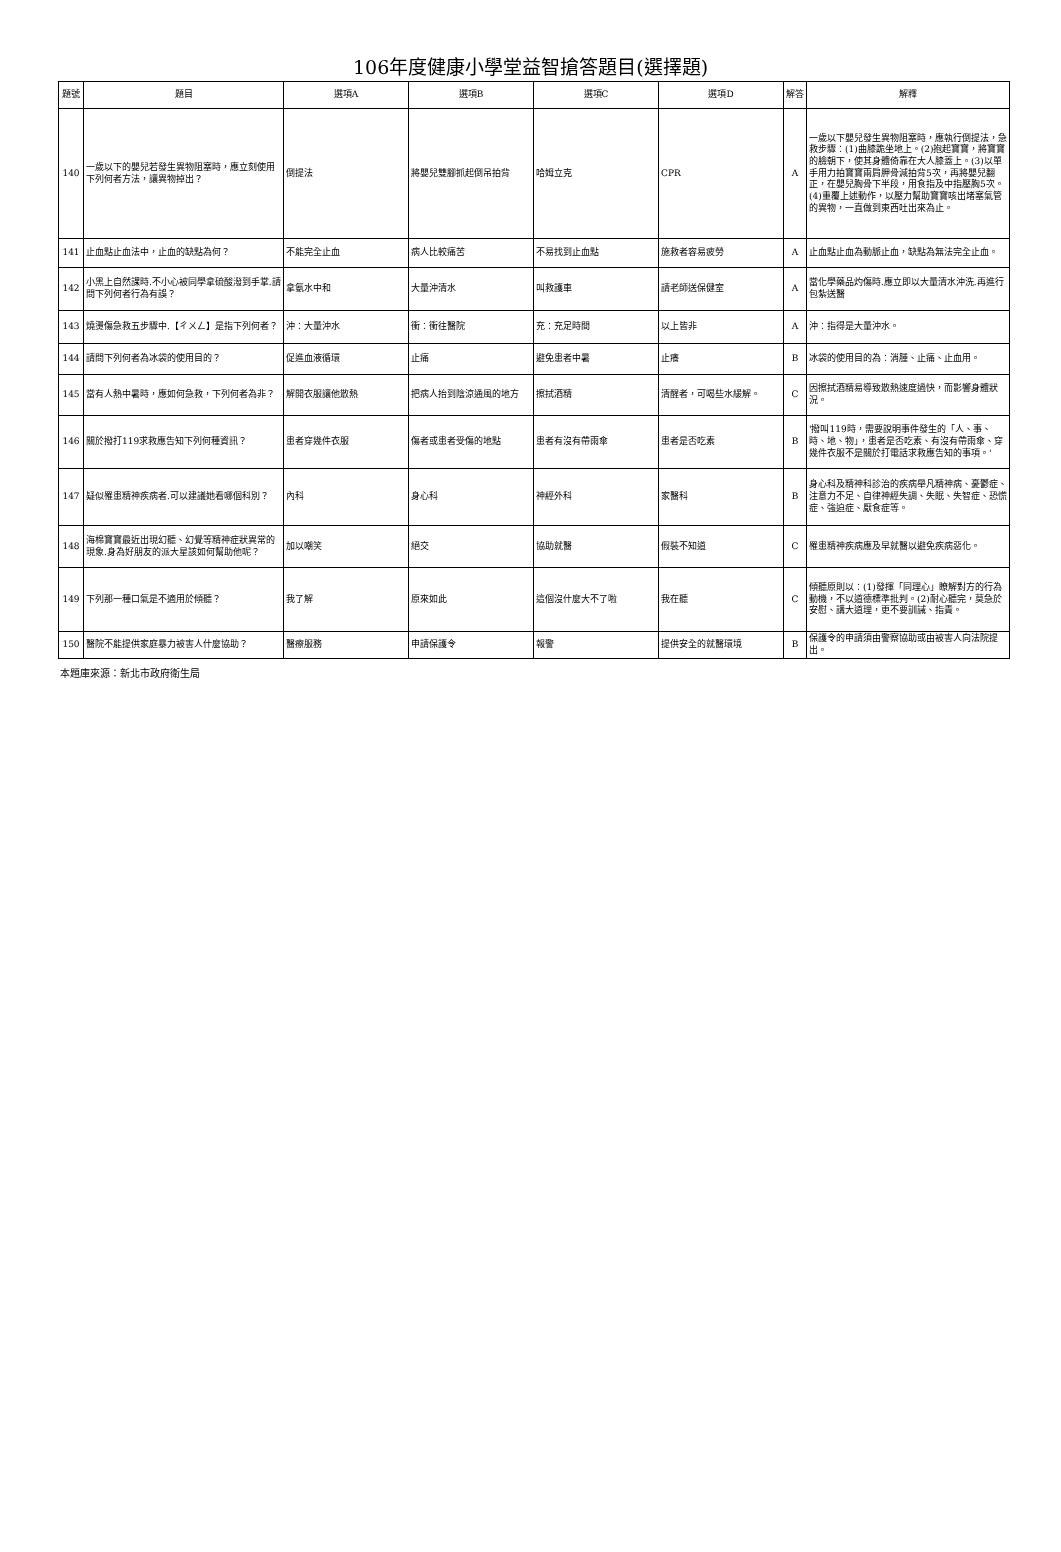106年度健康小學堂益智搶答題目(選擇題)
| 題號 | 題目 | 選項A | 選項B | 選項C | 選項D | 解答 | 解釋 |
| --- | --- | --- | --- | --- | --- | --- | --- |
| 140 | 一歲以下的嬰兒若發生異物阻塞時，應立刻使用下列何者方法，讓異物掉出？ | 倒提法 | 將嬰兒雙腳抓起倒吊拍背 | 哈姆立克 | CPR | A | 一歲以下嬰兒發生異物阻塞時，應執行倒提法，急救步驟：(1)曲膝跪坐地上。(2)抱起寶寶，將寶寶的臉朝下，使其身體倚靠在大人膝蓋上。(3)以單手用力拍寶寶兩肩胛骨減拍背5次，再將嬰兒翻正，在嬰兒胸骨下半段，用食指及中指壓胸5次。(4)重覆上述動作，以壓力幫助寶寶咳出堵塞氣管的異物，一直做到東西吐出來為止。 |
| 141 | 止血點止血法中，止血的缺點為何？ | 不能完全止血 | 病人比較痛苦 | 不易找到止血點 | 施救者容易疲勞 | A | 止血點止血為動脈止血，缺點為無法完全止血。 |
| 142 | 小黑上自然課時.不小心被同學拿硫酸潑到手掌.請問下列何者行為有誤？ | 拿氨水中和 | 大量沖清水 | 叫救護車 | 請老師送保健室 | A | 當化學藥品灼傷時.應立即以大量清水沖洗.再進行包紮送醫 |
| 143 | 燒燙傷急救五步驟中.【ㄔㄨㄥ】是指下列何者？ | 沖：大量沖水 | 衝：衝往醫院 | 充：充足時間 | 以上皆非 | A | 沖：指得是大量沖水。 |
| 144 | 請問下列何者為冰袋的使用目的？ | 促進血液循環 | 止痛 | 避免患者中暑 | 止癢 | B | 冰袋的使用目的為：消腫、止痛、止血用。 |
| 145 | 當有人熱中暑時，應如何急救，下列何者為非？ | 解開衣服讓他散熱 | 把病人抬到陰涼通風的地方 | 擦拭酒精 | 清醒者，可喝些水緩解。 | C | 因擦拭酒精易導致散熱速度過快，而影響身體狀況。 |
| 146 | 關於撥打119求救應告知下列何種資訊？ | 患者穿幾件衣服 | 傷者或患者受傷的地點 | 患者有沒有帶雨傘 | 患者是否吃素 | B | '撥叫119時，需要說明事件發生的「人、事、時、地、物」，患者是否吃素、有沒有帶雨傘、穿幾件衣服不是關於打電話求救應告知的事項。' |
| 147 | 疑似罹患精神疾病者.可以建議她看哪個科別？ | 內科 | 身心科 | 神經外科 | 家醫科 | B | 身心科及精神科診治的疾病舉凡精神病、憂鬱症、注意力不足、自律神經失調、失眠、失智症、恐慌症、強迫症、厭食症等。 |
| 148 | 海棉寶寶最近出現幻聽、幻覺等精神症狀異常的現象.身為好朋友的派大星該如何幫助他呢？ | 加以嘲笑 | 絕交 | 協助就醫 | 假裝不知道 | C | 罹患精神疾病應及早就醫以避免疾病惡化。 |
| 149 | 下列那一種口氣是不適用於傾聽？ | 我了解 | 原來如此 | 這個沒什麼大不了啦 | 我在聽 | C | 傾聽原則以：(1)發揮「同理心」瞭解對方的行為動機，不以道德標準批判。(2)耐心聽完，莫急於安慰、講大道理，更不要訓誡、指責。 |
| 150 | 醫院不能提供家庭暴力被害人什麼協助？ | 醫療服務 | 申請保護令 | 報警 | 提供安全的就醫環境 | B | 保護令的申請須由警察協助或由被害人向法院提出。 |
本題庫來源：新北市政府衛生局